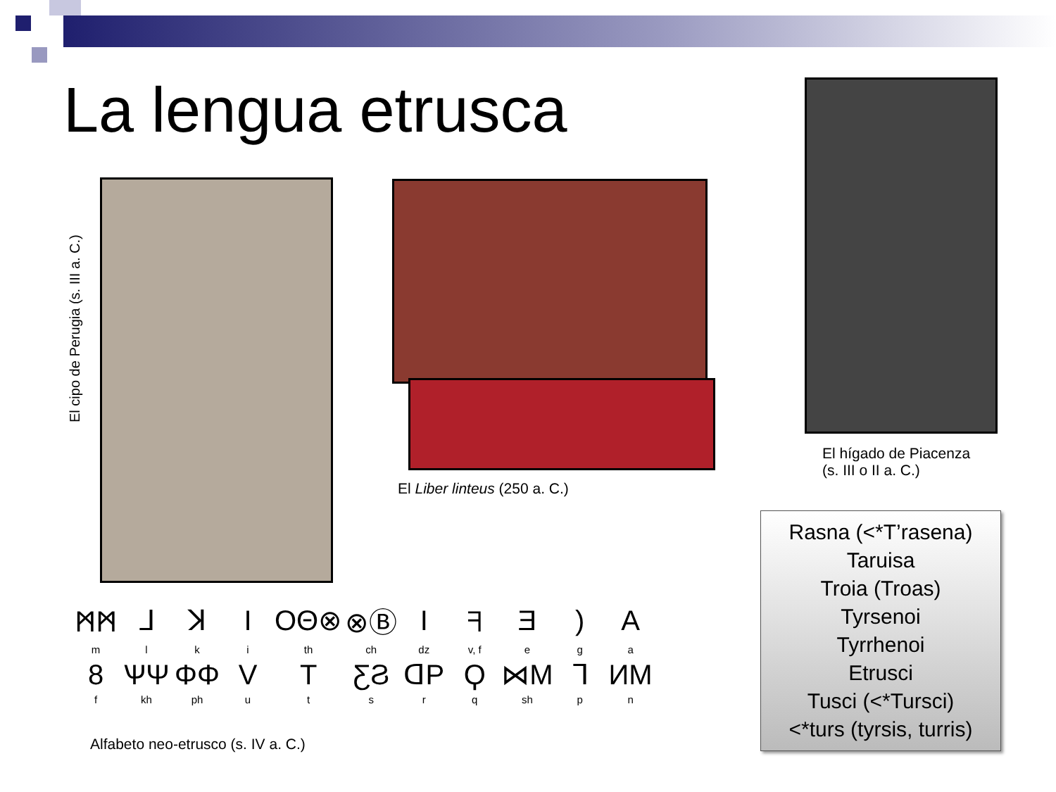La lengua etrusca
El cipo de Perugia (s. III a. C.)
El Liber linteus (250 a. C.)
El hígado de Piacenza
(s. III o II a. C.)
| ᛗᛗ | ᒧ | ꓘ | I | ΟΘ⊗ | ⊗Ⓑ | I | ᖷ | Ǝ | ) | A |
| m | l | k | i | th | ch | dz | v, f | e | g | a |
| 8 | ѰΨ | ΦΦ | V | T | ƸϨ | ᗡP | Ϙ | ⋈M | ᒣ | ИΜ |
| f | kh | ph | u | t | s | r | q | sh | p | n |
Alfabeto neo-etrusco (s. IV a. C.)
Rasna (<*T’rasena)
Taruisa
Troia (Troas)
Tyrsenoi
Tyrrhenoi
Etrusci
Tusci (<*Tursci)
<*turs (tyrsis, turris)